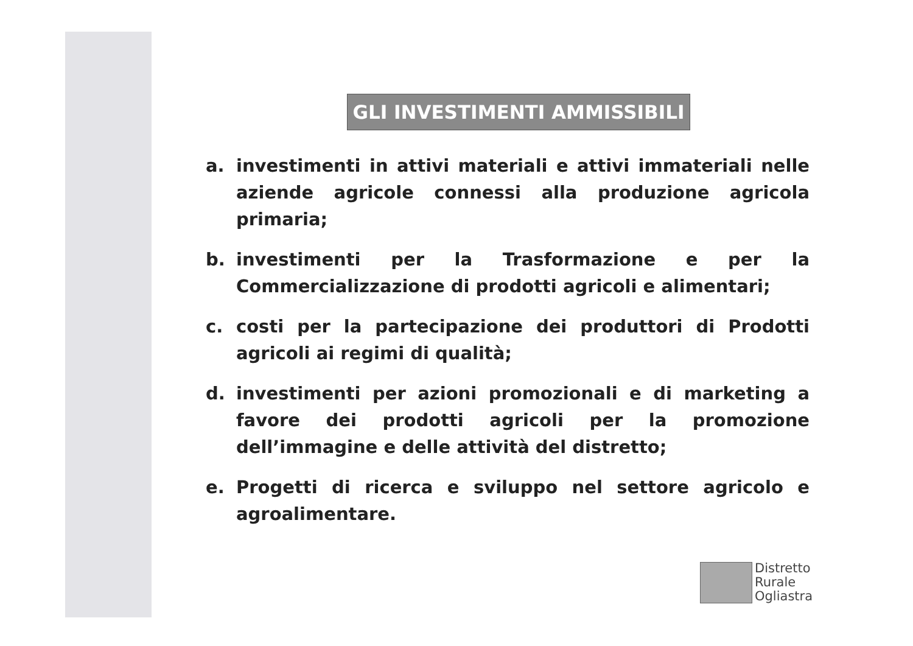GLI INVESTIMENTI AMMISSIBILI
a. investimenti in attivi materiali e attivi immateriali nelle aziende agricole connessi alla produzione agricola primaria;
b. investimenti per la Trasformazione e per la Commercializzazione di prodotti agricoli e alimentari;
c. costi per la partecipazione dei produttori di Prodotti agricoli ai regimi di qualità;
d. investimenti per azioni promozionali e di marketing a favore dei prodotti agricoli per la promozione dell’immagine e delle attività del distretto;
e. Progetti di ricerca e sviluppo nel settore agricolo e agroalimentare.
Distretto
Rurale
Ogliastra